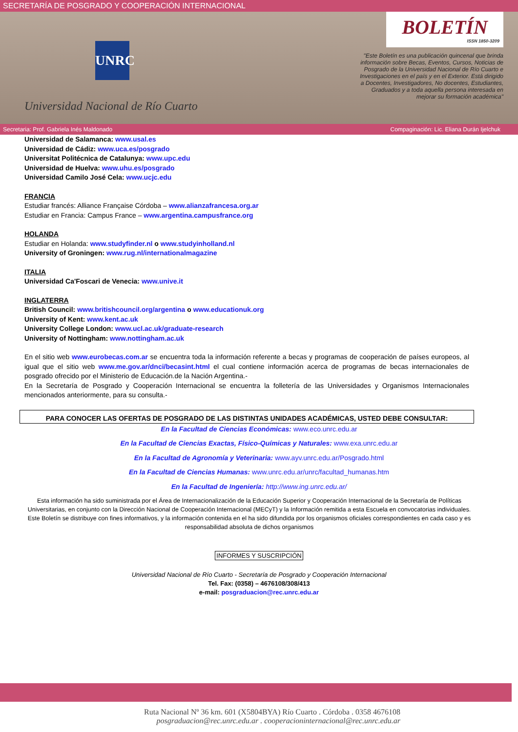SECRETARÍA DE POSGRADO Y COOPERACIÓN INTERNACIONAL
UNRC
Universidad Nacional de Río Cuarto
BOLETÍN
ISSN 1850-3209
"Este Boletín es una publicación quincenal que brinda información sobre Becas, Eventos, Cursos, Noticias de Posgrado de la Universidad Nacional de Río Cuarto e Investigaciones en el país y en el Exterior. Está dirigido a Docentes, Investigadores, No docentes, Estudiantes, Graduados y a toda aquella persona interesada en mejorar su formación académica"
Secretaria: Prof. Gabriela Inés Maldonado Compaginación: Lic. Eliana Durán Ijelchuk
Universidad de Salamanca: www.usal.es
Universidad de Cádiz: www.uca.es/posgrado
Universitat Politécnica de Catalunya: www.upc.edu
Universidad de Huelva: www.uhu.es/posgrado
Universidad Camilo José Cela: www.ucjc.edu
FRANCIA
Estudiar francés: Alliance Française Córdoba – www.alianzafrancesa.org.ar
Estudiar en Francia: Campus France – www.argentina.campusfrance.org
HOLANDA
Estudiar en Holanda: www.studyfinder.nl o www.studyinholland.nl
University of Groningen: www.rug.nl/internationalmagazine
ITALIA
Universidad Ca'Foscari de Venecia: www.unive.it
INGLATERRA
British Council: www.britishcouncil.org/argentina o www.educationuk.org
University of Kent: www.kent.ac.uk
University College London: www.ucl.ac.uk/graduate-research
University of Nottingham: www.nottingham.ac.uk
En el sitio web www.eurobecas.com.ar se encuentra toda la información referente a becas y programas de cooperación de países europeos, al igual que el sitio web www.me.gov.ar/dnci/becasint.html el cual contiene información acerca de programas de becas internacionales de posgrado ofrecido por el Ministerio de Educación.de la Nación Argentina.-
En la Secretaría de Posgrado y Cooperación Internacional se encuentra la folletería de las Universidades y Organismos Internacionales mencionados anteriormente, para su consulta.-
PARA CONOCER LAS OFERTAS DE POSGRADO DE LAS DISTINTAS UNIDADES ACADÉMICAS, USTED DEBE CONSULTAR:
En la Facultad de Ciencias Económicas: www.eco.unrc.edu.ar
En la Facultad de Ciencias Exactas, Físico-Químicas y Naturales: www.exa.unrc.edu.ar
En la Facultad de Agronomía y Veterinaria: www.ayv.unrc.edu.ar/Posgrado.html
En la Facultad de Ciencias Humanas: www.unrc.edu.ar/unrc/facultad_humanas.htm
En la Facultad de Ingeniería: http://www.ing.unrc.edu.ar/
Esta información ha sido suministrada por el Área de Internacionalización de la Educación Superior y Cooperación Internacional de la Secretaría de Políticas Universitarias, en conjunto con la Dirección Nacional de Cooperación Internacional (MECyT) y la Información remitida a esta Escuela en convocatorias individuales.
Este Boletín se distribuye con fines informativos, y la información contenida en el ha sido difundida por los organismos oficiales correspondientes en cada caso y es responsabilidad absoluta de dichos organismos
INFORMES Y SUSCRIPCIÓN
Universidad Nacional de Río Cuarto - Secretaría de Posgrado y Cooperación Internacional
Tel. Fax: (0358) – 4676108/308/413
e-mail: posgraduacion@rec.unrc.edu.ar
Ruta Nacional Nº 36 km. 601 (X5804BYA) Río Cuarto . Córdoba . 0358 4676108
posgraduacion@rec.unrc.edu.ar . cooperacioninternacional@rec.unrc.edu.ar